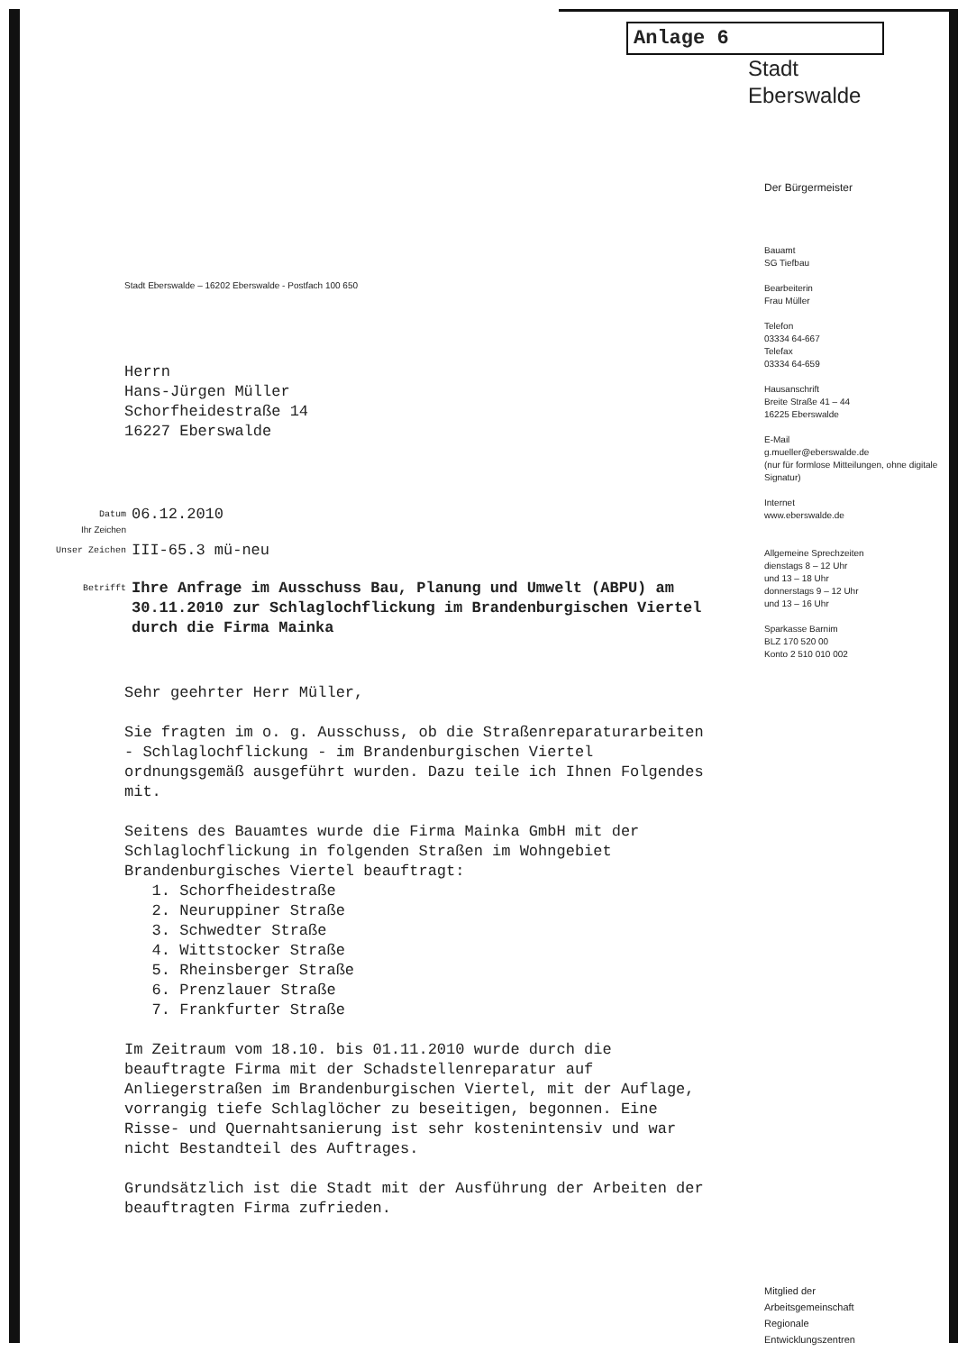Anlage 6
Stadt
Eberswalde
Stadt Eberswalde – 16202 Eberswalde - Postfach 100 650
Herrn
Hans-Jürgen Müller
Schorfheidestraße 14
16227 Eberswalde
Datum 06.12.2010
Ihr Zeichen
Unser Zeichen III-65.3 mü-neu
Betrifft Ihre Anfrage im Ausschuss Bau, Planung und Umwelt (ABPU) am 30.11.2010 zur Schlaglochflickung im Brandenburgischen Viertel durch die Firma Mainka
Sehr geehrter Herr Müller,
Sie fragten im o. g. Ausschuss, ob die Straßenreparaturarbeiten - Schlaglochflickung - im Brandenburgischen Viertel ordnungsgemäß ausgeführt wurden. Dazu teile ich Ihnen Folgendes mit.
Seitens des Bauamtes wurde die Firma Mainka GmbH mit der Schlaglochflickung in folgenden Straßen im Wohngebiet Brandenburgisches Viertel beauftragt:
1. Schorfheidestraße
2. Neuruppiner Straße
3. Schwedter Straße
4. Wittstocker Straße
5. Rheinsberger Straße
6. Prenzlauer Straße
7. Frankfurter Straße
Im Zeitraum vom 18.10. bis 01.11.2010 wurde durch die beauftragte Firma mit der Schadstellenreparatur auf Anliegerstraßen im Brandenburgischen Viertel, mit der Auflage, vorrangig tiefe Schlaglöcher zu beseitigen, begonnen. Eine Risse- und Quernahtsanierung ist sehr kostenintensiv und war nicht Bestandteil des Auftrages.
Grundsätzlich ist die Stadt mit der Ausführung der Arbeiten der beauftragten Firma zufrieden.
Der Bürgermeister
Bauamt
SG Tiefbau
Bearbeiterin
Frau Müller
Telefon
03334 64-667
Telefax
03334 64-659
Hausanschrift
Breite Straße 41 – 44
16225 Eberswalde
E-Mail
g.mueller@eberswalde.de
(nur für formlose Mitteilungen, ohne digitale Signatur)
Internet
www.eberswalde.de
Allgemeine Sprechzeiten
dienstags 8 – 12 Uhr
und 13 – 18 Uhr
donnerstags 9 – 12 Uhr
und 13 – 16 Uhr
Sparkasse Barnim
BLZ 170 520 00
Konto 2 510 010 002
Mitglied der
Arbeitsgemeinschaft
Regionale
Entwicklungszentren